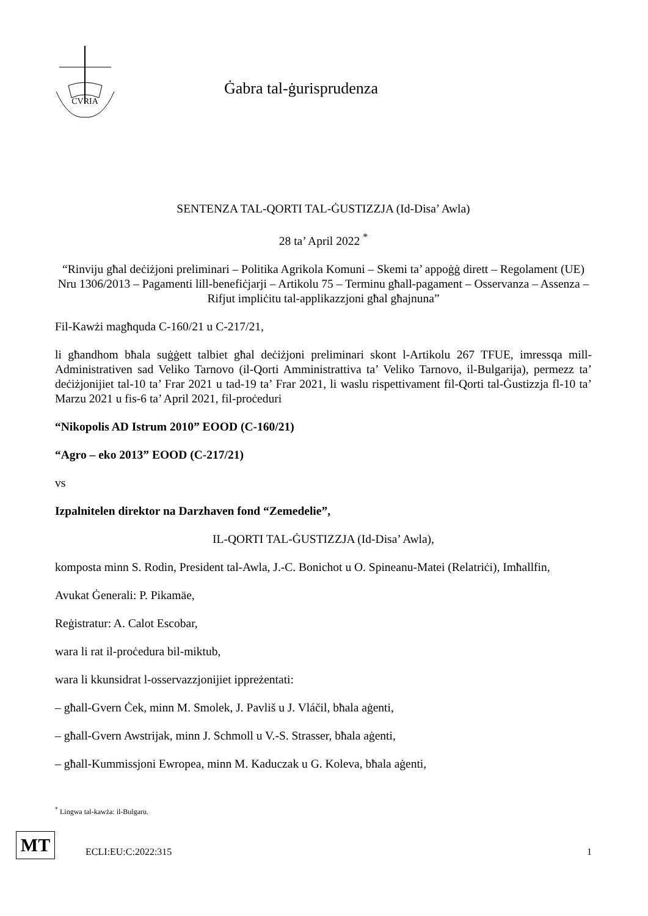CVRIA
Ġabra tal-ġurisprudenza
SENTENZA TAL-QORTI TAL-ĠUSTIZZJA (Id-Disa’ Awla)
28 ta’ April 2022 <sup>*</sup>
“Rinviju għal deċiżjoni preliminari – Politika Agrikola Komuni – Skemi ta’ appoġġ dirett – Regolament (UE) Nru 1306/2013 – Pagamenti lill-benefiċjarji – Artikolu 75 – Terminu għall-pagament – Osservanza – Assenza – Rifjut impliċitu tal-applikazzjoni għal għajnuna”
Fil-Kawżi magħquda C-160/21 u C-217/21,
li għandhom bħala suġġett talbiet għal deċiżjoni preliminari skont l-Artikolu 267 TFUE, imressqa mill-Administrativen sad Veliko Tarnovo (il-Qorti Amministrattiva ta’ Veliko Tarnovo, il-Bulgarija), permezz ta’ deċiżjonijiet tal-10 ta’ Frar 2021 u tad-19 ta’ Frar 2021, li waslu rispettivament fil-Qorti tal-Ġustizzja fl-10 ta’ Marzu 2021 u fis-6 ta’ April 2021, fil-proċeduri
“Nikopolis AD Istrum 2010” EOOD (C-160/21)
“Agro – eko 2013” EOOD (C-217/21)
vs
Izpalnitelen direktor na Darzhaven fond “Zemedelie”,
IL-QORTI TAL-ĠUSTIZZJA (Id-Disa’ Awla),
komposta minn S. Rodin, President tal-Awla, J.-C. Bonichot u O. Spineanu-Matei (Relatriċi), Imħallfin,
Avukat Ġenerali: P. Pikamäe,
Reġistratur: A. Calot Escobar,
wara li rat il-proċedura bil-miktub,
wara li kkunsidrat l-osservazzjonijiet ippreżentati:
– għall-Gvern Ċek, minn M. Smolek, J. Pavliš u J. Vláčil, bħala aġenti,
– għall-Gvern Awstrijak, minn J. Schmoll u V.-S. Strasser, bħala aġenti,
– għall-Kummissjoni Ewropea, minn M. Kaduczak u G. Koleva, bħala aġenti,
<sup>*</sup> Lingwa tal-kawża: il-Bulgaru.
MT
ECLI:EU:C:2022:315
1